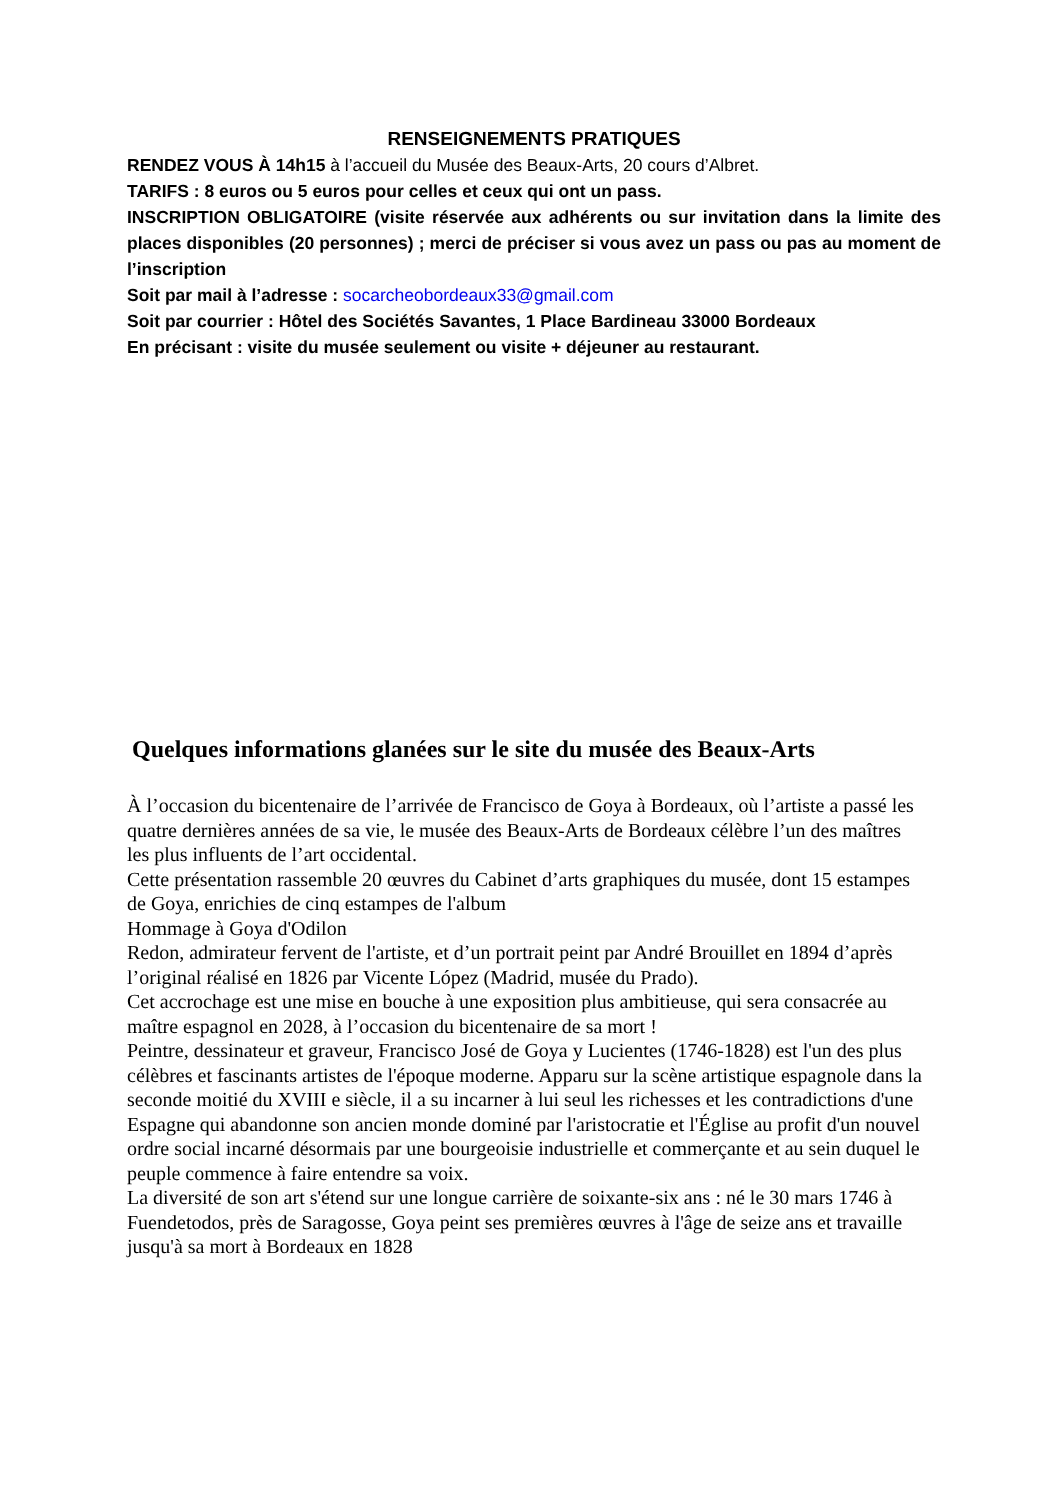RENSEIGNEMENTS PRATIQUES
RENDEZ VOUS À 14h15 à l’accueil du Musée des Beaux-Arts, 20 cours d’Albret.
TARIFS : 8 euros ou 5 euros pour celles et ceux qui ont un pass.
INSCRIPTION OBLIGATOIRE (visite réservée aux adhérents ou sur invitation dans la limite des places disponibles (20 personnes) ; merci de préciser si vous avez un pass ou pas au moment de l’inscription
Soit par mail à l’adresse : socarcheobordeaux33@gmail.com
Soit par courrier : Hôtel des Sociétés Savantes, 1 Place Bardineau 33000 Bordeaux
En précisant : visite du musée seulement ou visite + déjeuner au restaurant.
Quelques informations glanées sur le site du musée des Beaux-Arts
À l’occasion du bicentenaire de l’arrivée de Francisco de Goya à Bordeaux, où l’artiste a passé les quatre dernières années de sa vie, le musée des Beaux-Arts de Bordeaux célèbre l’un des maîtres les plus influents de l’art occidental.
Cette présentation rassemble 20 œuvres du Cabinet d’arts graphiques du musée, dont 15 estampes de Goya, enrichies de cinq estampes de l'album
Hommage à Goya d'Odilon
Redon, admirateur fervent de l'artiste, et d’un portrait peint par André Brouillet en 1894 d’après l’original réalisé en 1826 par Vicente López (Madrid, musée du Prado).
Cet accrochage est une mise en bouche à une exposition plus ambitieuse, qui sera consacrée au maître espagnol en 2028, à l’occasion du bicentenaire de sa mort !
Peintre, dessinateur et graveur, Francisco José de Goya y Lucientes (1746-1828) est l'un des plus célèbres et fascinants artistes de l'époque moderne. Apparu sur la scène artistique espagnole dans la seconde moitié du XVIII e siècle, il a su incarner à lui seul les richesses et les contradictions d'une Espagne qui abandonne son ancien monde dominé par l'aristocratie et l'Église au profit d'un nouvel ordre social incarné désormais par une bourgeoisie industrielle et commerçante et au sein duquel le peuple commence à faire entendre sa voix.
La diversité de son art s'étend sur une longue carrière de soixante-six ans : né le 30 mars 1746 à Fuendetodos, près de Saragosse, Goya peint ses premières œuvres à l'âge de seize ans et travaille jusqu'à sa mort à Bordeaux en 1828